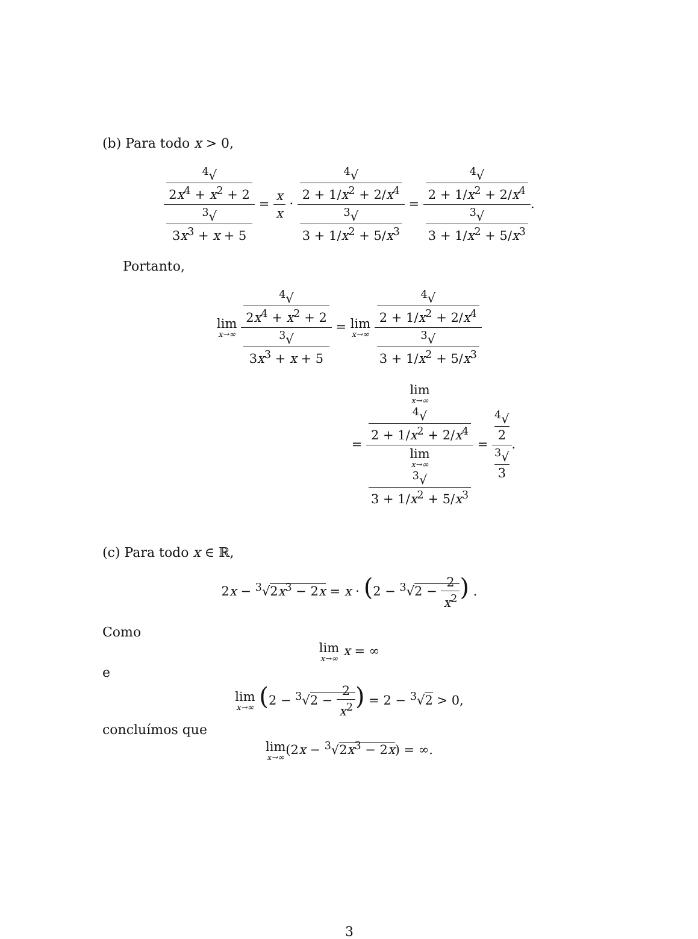(b) Para todo x > 0,
<sup>4</sup>√
2x<sup>4</sup> + x<sup>2</sup> + 2<sup>3</sup>√
3x<sup>3</sup> + x + 5 = x x · <sup>4</sup>√
2 + 1/x<sup>2</sup> + 2/x<sup>4</sup><sup>3</sup>√
3 + 1/x<sup>2</sup> + 5/x<sup>3</sup> = <sup>4</sup>√
2 + 1/x<sup>2</sup> + 2/x<sup>4</sup><sup>3</sup>√
3 + 1/x<sup>2</sup> + 5/x<sup>3</sup>.
Portanto,
lim x→∞ <sup>4</sup>√
2x<sup>4</sup> + x<sup>2</sup> + 2<sup>3</sup>√
3x<sup>3</sup> + x + 5 = lim x→∞ <sup>4</sup>√
2 + 1/x<sup>2</sup> + 2/x<sup>4</sup><sup>3</sup>√
3 + 1/x<sup>2</sup> + 5/x<sup>3</sup>
= lim
x→∞
<sup>4</sup>√
2 + 1/x<sup>2</sup> + 2/x<sup>4</sup> lim
x→∞
<sup>3</sup>√
3 + 1/x<sup>2</sup> + 5/x<sup>3</sup> = <sup>4</sup>√
2<sup>3</sup>√
3.
(c) Para todo x ∈ ℝ,
2x − <sup>3</sup>√2x<sup>3</sup> − 2x = x · (2 − <sup>3</sup>√2 − 2 x<sup>2</sup>) .
Como
lim x→∞ x = ∞
e
lim x→∞ (2 − <sup>3</sup>√2 − 2 x<sup>2</sup>) = 2 − <sup>3</sup>√2 > 0,
concluímos que
lim x→∞(2x − <sup>3</sup>√2x<sup>3</sup> − 2x) = ∞.
3